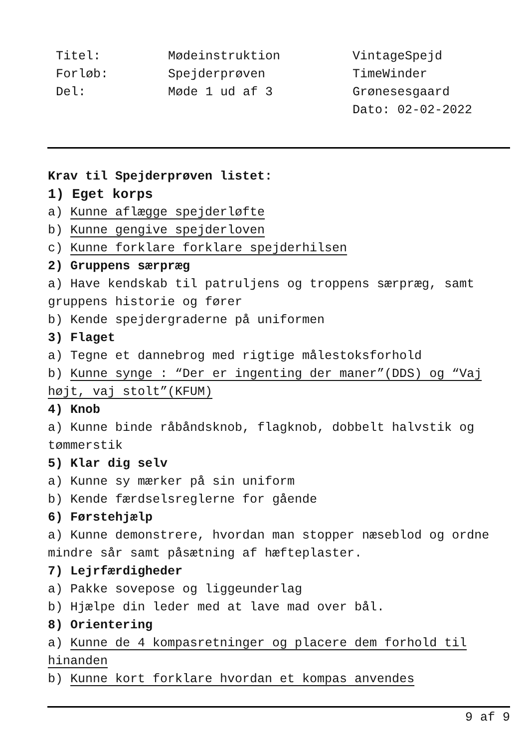Titel:
Forløb:
Del:
Mødeinstruktion
Spejderprøven
Møde 1 ud af 3
VintageSpejd
TimeWinder
Grønesesgaard
Dato: 02-02-2022
Krav til Spejderprøven listet:
1) Eget korps
a) Kunne aflægge spejderløfte
b) Kunne gengive spejderloven
c) Kunne forklare forklare spejderhilsen
2) Gruppens særpræg
a) Have kendskab til patruljens og troppens særpræg, samt gruppens historie og fører
b) Kende spejdergraderne på uniformen
3) Flaget
a) Tegne et dannebrog med rigtige målestoksforhold
b) Kunne synge : “Der er ingenting der maner”(DDS) og “Vaj højt, vaj stolt”(KFUM)
4) Knob
a) Kunne binde råbåndsknob, flagknob, dobbelt halvstik og tømmerstik
5) Klar dig selv
a) Kunne sy mærker på sin uniform
b) Kende færdselsreglerne for gående
6) Førstehjælp
a) Kunne demonstrere, hvordan man stopper næseblod og ordne mindre sår samt påsætning af hæfteplaster.
7) Lejrfærdigheder
a) Pakke sovepose og liggeunderlag
b) Hjælpe din leder med at lave mad over bål.
8) Orientering
a) Kunne de 4 kompasretninger og placere dem forhold til hinanden
b) Kunne kort forklare hvordan et kompas anvendes
9 af 9